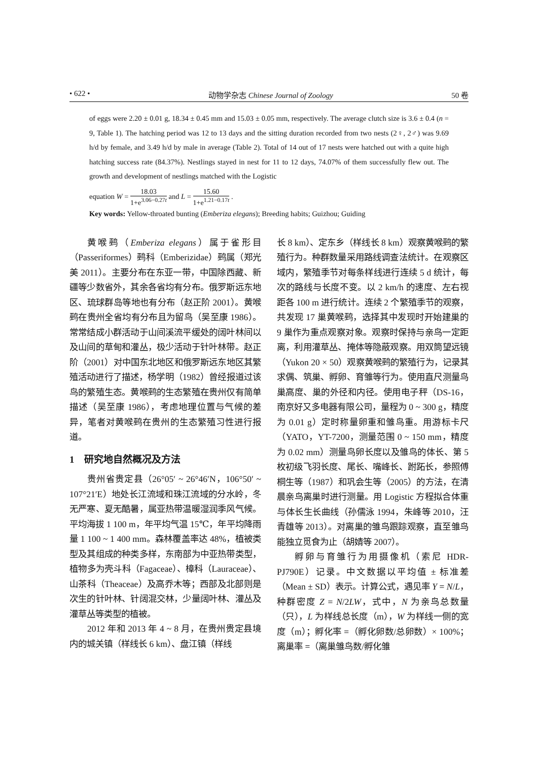• 622 • 动物学杂志 Chinese Journal of Zoology 50 卷
of eggs were 2.20 ± 0.01 g, 18.34 ± 0.45 mm and 15.03 ± 0.05 mm, respectively. The average clutch size is 3.6 ± 0.4 (n = 9, Table 1). The hatching period was 12 to 13 days and the sitting duration recorded from two nests (2♀, 2♂) was 9.69 h/d by female, and 3.49 h/d by male in average (Table 2). Total of 14 out of 17 nests were hatched out with a quite high hatching success rate (84.37%). Nestlings stayed in nest for 11 to 12 days, 74.07% of them successfully flew out. The growth and development of nestlings matched with the Logistic
equation W = 18.03 1+e<sup>3.06−0.27t</sup> and L = 15.60 1+e<sup>1.21−0.17t</sup> .
Key words: Yellow-throated bunting (Emberiza elegans); Breeding habits; Guizhou; Guiding
黄喉鹀（Emberiza elegans）属于雀形目（Passeriformes）鹀科（Emberizidae）鹀属（郑光美 2011）。主要分布在东亚一带，中国除西藏、新疆等少数省外，其余各省均有分布。俄罗斯远东地区、琉球群岛等地也有分布（赵正阶 2001）。黄喉鹀在贵州全省均有分布且为留鸟（吴至康 1986）。常常结成小群活动于山间溪流平缓处的阔叶林间以及山间的草甸和灌丛，极少活动于针叶林带。赵正阶（2001）对中国东北地区和俄罗斯远东地区其繁殖活动进行了描述，杨学明（1982）曾经报道过该鸟的繁殖生态。黄喉鹀的生态繁殖在贵州仅有简单描述（吴至康 1986），考虑地理位置与气候的差异，笔者对黄喉鹀在贵州的生态繁殖习性进行报道。
1　研究地自然概况及方法
贵州省贵定县（26°05′ ~ 26°46′N，106°50′ ~ 107°21′E）地处长江流域和珠江流域的分水岭，冬无严寒、夏无酷暑，属亚热带温暖湿润季风气候。平均海拔 1 100 m，年平均气温 15℃，年平均降雨量 1 100 ~ 1 400 mm。森林覆盖率达 48%，植被类型及其组成的种类多样，东南部为中亚热带类型，植物多为壳斗科（Fagaceae）、樟科（Lauraceae）、山茶科（Theaceae）及高乔木等；西部及北部则是次生的针叶林、针阔混交林，少量阔叶林、灌丛及灌草丛等类型的植被。
2012 年和 2013 年 4 ~ 8 月，在贵州贵定县境内的城关镇（样线长 6 km）、盘江镇（样线
长 8 km）、定东乡（样线长 8 km）观察黄喉鹀的繁殖行为。种群数量采用路线调查法统计。在观察区域内，繁殖季节对每条样线进行连续 5 d 统计，每次的路线与长度不变。以 2 km/h 的速度、左右视距各 100 m 进行统计。连续 2 个繁殖季节的观察，共发现 17 巢黄喉鹀，选择其中发现时开始建巢的 9 巢作为重点观察对象。观察时保持与亲鸟一定距离，利用灌草丛、掩体等隐蔽观察。用双筒望远镜（Yukon 20 × 50）观察黄喉鹀的繁殖行为，记录其求偶、筑巢、孵卵、育雏等行为。使用直尺测量鸟巢高度、巢的外径和内径。使用电子秤（DS-16，南京好又多电器有限公司，量程为 0 ~ 300 g，精度为 0.01 g）定时称量卵重和雏鸟重。用游标卡尺（YATO，YT-7200，测量范围 0 ~ 150 mm，精度为 0.02 mm）测量鸟卵长度以及雏鸟的体长、第 5 枚初级飞羽长度、尾长、嘴峰长、跗跖长，参照傅桐生等（1987）和巩会生等（2005）的方法，在清晨亲鸟离巢时进行测量。用 Logistic 方程拟合体重与体长生长曲线（孙儒泳 1994，朱峰等 2010，汪青雄等 2013）。对离巢的雏鸟跟踪观察，直至雏鸟能独立觅食为止（胡婧等 2007）。
孵卵与育雏行为用摄像机（索尼 HDR-PJ790E）记录。中文数据以平均值 ± 标准差（Mean ± SD）表示。计算公式，遇见率 Y = N/L，种群密度 Z = N/2LW，式中，N 为亲鸟总数量（只），L 为样线总长度（m），W 为样线一侧的宽度（m）；孵化率 =（孵化卵数/总卵数）× 100%；离巢率 =（离巢雏鸟数/孵化雏